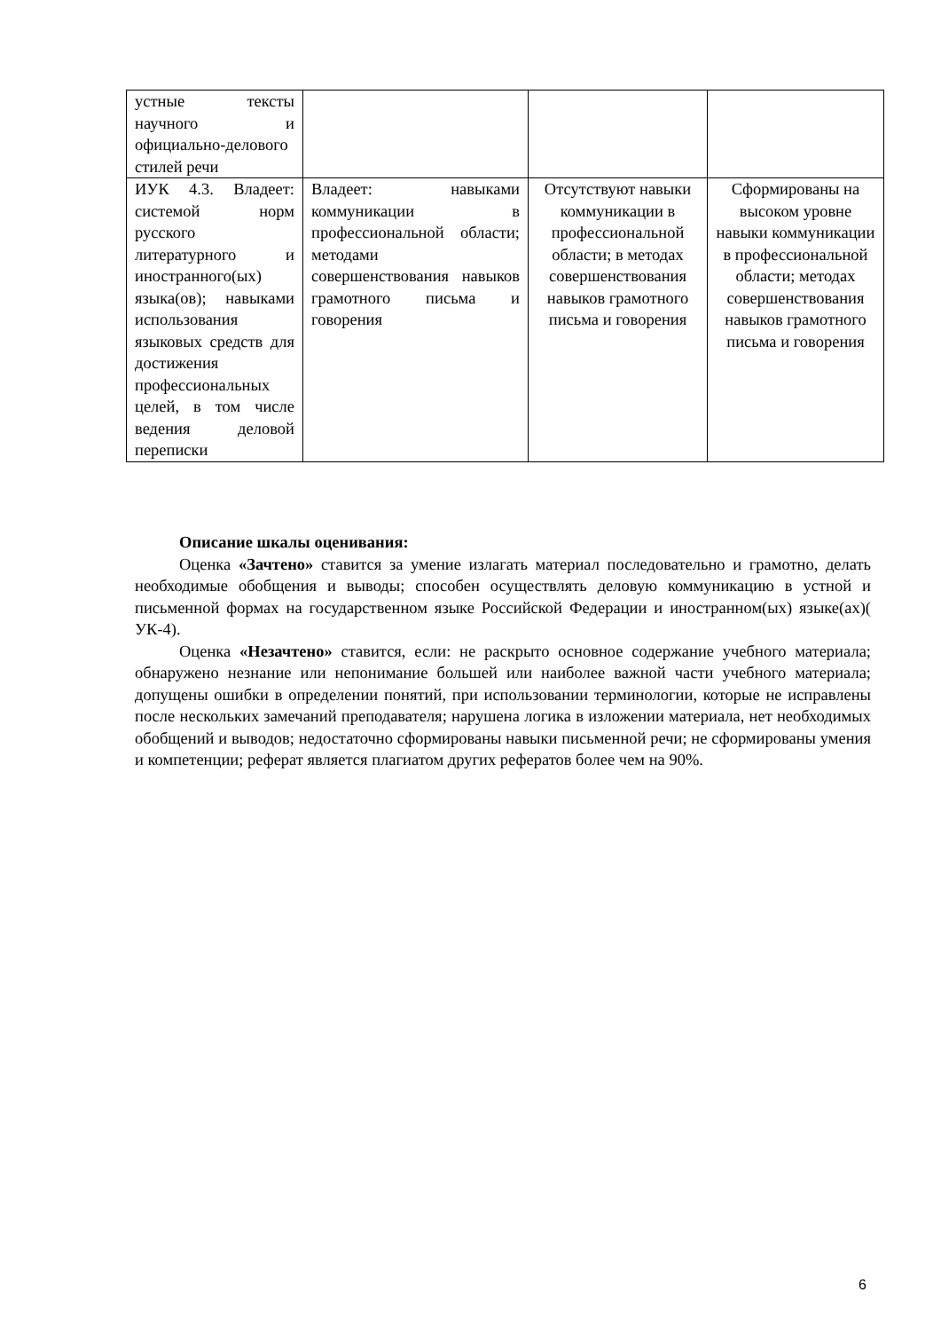| устные тексты научного и официально-делового стилей речи | | | |
| ИУК 4.3. Владеет: системой норм русского литературного и иностранного(ых) языка(ов); навыками использования языковых средств для достижения профессиональных целей, в том числе ведения деловой переписки | Владеет: навыками коммуникации в профессиональной области; методами совершенствования навыков грамотного письма и говорения | Отсутствуют навыки коммуникации в профессиональной области; в методах совершенствования навыков грамотного письма и говорения | Сформированы на высоком уровне навыки коммуникации в профессиональной области; методах совершенствования навыков грамотного письма и говорения |
Описание шкалы оценивания:
Оценка «Зачтено» ставится за умение излагать материал последовательно и грамотно, делать необходимые обобщения и выводы; способен осуществлять деловую коммуникацию в устной и письменной формах на государственном языке Российской Федерации и иностранном(ых) языке(ах)( УК-4).
Оценка «Незачтено» ставится, если: не раскрыто основное содержание учебного материала; обнаружено незнание или непонимание большей или наиболее важной части учебного материала; допущены ошибки в определении понятий, при использовании терминологии, которые не исправлены после нескольких замечаний преподавателя; нарушена логика в изложении материала, нет необходимых обобщений и выводов; недостаточно сформированы навыки письменной речи; не сформированы умения и компетенции; реферат является плагиатом других рефератов более чем на 90%.
6